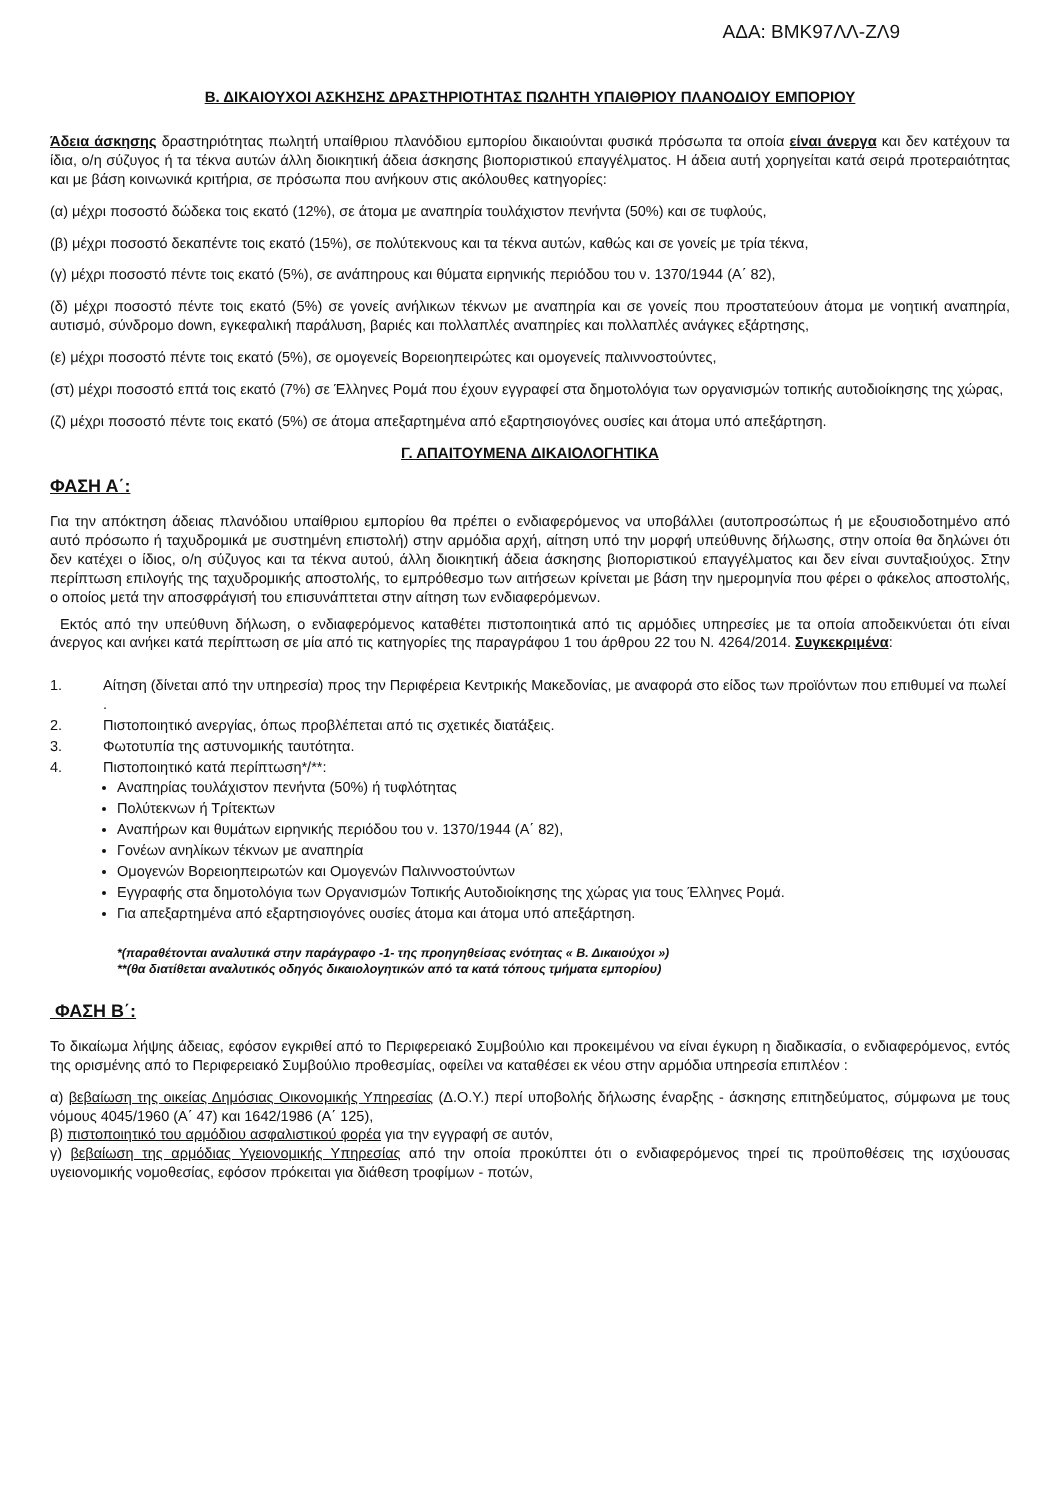ΑΔΑ: ΒΜΚ97ΛΛ-ΖΛ9
Β. ΔΙΚΑΙΟΥΧΟΙ ΑΣΚΗΣΗΣ ΔΡΑΣΤΗΡΙΟΤΗΤΑΣ ΠΩΛΗΤΗ ΥΠΑΙΘΡΙΟΥ ΠΛΑΝΟΔΙΟΥ ΕΜΠΟΡΙΟΥ
Άδεια άσκησης δραστηριότητας πωλητή υπαίθριου πλανόδιου εμπορίου δικαιούνται φυσικά πρόσωπα τα οποία είναι άνεργα και δεν κατέχουν τα ίδια, ο/η σύζυγος ή τα τέκνα αυτών άλλη διοικητική άδεια άσκησης βιοποριστικού επαγγέλματος. Η άδεια αυτή χορηγείται κατά σειρά προτεραιότητας και με βάση κοινωνικά κριτήρια, σε πρόσωπα που ανήκουν στις ακόλουθες κατηγορίες:
(α) μέχρι ποσοστό δώδεκα τοις εκατό (12%), σε άτομα με αναπηρία τουλάχιστον πενήντα (50%) και σε τυφλούς,
(β) μέχρι ποσοστό δεκαπέντε τοις εκατό (15%), σε πολύτεκνους και τα τέκνα αυτών, καθώς και σε γονείς με τρία τέκνα,
(γ) μέχρι ποσοστό πέντε τοις εκατό (5%), σε ανάπηρους και θύματα ειρηνικής περιόδου του ν. 1370/1944 (Α΄ 82),
(δ) μέχρι ποσοστό πέντε τοις εκατό (5%) σε γονείς ανήλικων τέκνων με αναπηρία και σε γονείς που προστατεύουν άτομα με νοητική αναπηρία, αυτισμό, σύνδρομο down, εγκεφαλική παράλυση, βαριές και πολλαπλές αναπηρίες και πολλαπλές ανάγκες εξάρτησης,
(ε) μέχρι ποσοστό πέντε τοις εκατό (5%), σε ομογενείς Βορειοηπειρώτες και ομογενείς παλιννοστούντες,
(στ) μέχρι ποσοστό επτά τοις εκατό (7%) σε Έλληνες Ρομά που έχουν εγγραφεί στα δημοτολόγια των οργανισμών τοπικής αυτοδιοίκησης της χώρας,
(ζ) μέχρι ποσοστό πέντε τοις εκατό (5%) σε άτομα απεξαρτημένα από εξαρτησιογόνες ουσίες και άτομα υπό απεξάρτηση.
Γ. ΑΠΑΙΤΟΥΜΕΝΑ ΔΙΚΑΙΟΛΟΓΗΤΙΚΑ
ΦΑΣΗ Α΄:
Για την απόκτηση άδειας πλανόδιου υπαίθριου εμπορίου θα πρέπει ο ενδιαφερόμενος να υποβάλλει (αυτοπροσώπως ή με εξουσιοδοτημένο από αυτό πρόσωπο ή ταχυδρομικά με συστημένη επιστολή) στην αρμόδια αρχή, αίτηση υπό την μορφή υπεύθυνης δήλωσης, στην οποία θα δηλώνει ότι δεν κατέχει ο ίδιος, ο/η σύζυγος και τα τέκνα αυτού, άλλη διοικητική άδεια άσκησης βιοποριστικού επαγγέλματος και δεν είναι συνταξιούχος. Στην περίπτωση επιλογής της ταχυδρομικής αποστολής, το εμπρόθεσμο των αιτήσεων κρίνεται με βάση την ημερομηνία που φέρει ο φάκελος αποστολής, ο οποίος μετά την αποσφράγισή του επισυνάπτεται στην αίτηση των ενδιαφερόμενων.
Εκτός από την υπεύθυνη δήλωση, ο ενδιαφερόμενος καταθέτει πιστοποιητικά από τις αρμόδιες υπηρεσίες με τα οποία αποδεικνύεται ότι είναι άνεργος και ανήκει κατά περίπτωση σε μία από τις κατηγορίες της παραγράφου 1 του άρθρου 22 του Ν. 4264/2014. Συγκεκριμένα:
1. Αίτηση (δίνεται από την υπηρεσία) προς την Περιφέρεια Κεντρικής Μακεδονίας, με αναφορά στο είδος των προϊόντων που επιθυμεί να πωλεί .
2. Πιστοποιητικό ανεργίας, όπως προβλέπεται από τις σχετικές διατάξεις.
3. Φωτοτυπία της αστυνομικής ταυτότητα.
4. Πιστοποιητικό κατά περίπτωση*/**:
Αναπηρίας τουλάχιστον πενήντα (50%) ή τυφλότητας
Πολύτεκνων ή Τρίτεκτων
Αναπήρων και θυμάτων ειρηνικής περιόδου του ν. 1370/1944 (Α΄ 82),
Γονέων ανηλίκων τέκνων με αναπηρία
Ομογενών Βορειοηπειρωτών και Ομογενών Παλιννοστούντων
Εγγραφής στα δημοτολόγια των Οργανισμών Τοπικής Αυτοδιοίκησης της χώρας για τους Έλληνες Ρομά.
Για απεξαρτημένα από εξαρτησιογόνες ουσίες άτομα και άτομα υπό απεξάρτηση.
*(παραθέτονται αναλυτικά στην παράγραφο -1- της προηγηθείσας ενότητας « Β. Δικαιούχοι »)
**(θα διατίθεται αναλυτικός οδηγός δικαιολογητικών από τα κατά τόπους τμήματα εμπορίου)
ΦΑΣΗ Β΄:
Το δικαίωμα λήψης άδειας, εφόσον εγκριθεί από το Περιφερειακό Συμβούλιο και προκειμένου να είναι έγκυρη η διαδικασία, ο ενδιαφερόμενος, εντός της ορισμένης από το Περιφερειακό Συμβούλιο προθεσμίας, οφείλει να καταθέσει εκ νέου στην αρμόδια υπηρεσία επιπλέον :
α) βεβαίωση της οικείας Δημόσιας Οικονομικής Υπηρεσίας (Δ.Ο.Υ.) περί υποβολής δήλωσης έναρξης - άσκησης επιτηδεύματος, σύμφωνα με τους νόμους 4045/1960 (Α΄ 47) και 1642/1986 (Α΄ 125),
β) πιστοποιητικό του αρμόδιου ασφαλιστικού φορέα για την εγγραφή σε αυτόν,
γ) βεβαίωση της αρμόδιας Υγειονομικής Υπηρεσίας από την οποία προκύπτει ότι ο ενδιαφερόμενος τηρεί τις προϋποθέσεις της ισχύουσας υγειονομικής νομοθεσίας, εφόσον πρόκειται για διάθεση τροφίμων - ποτών,